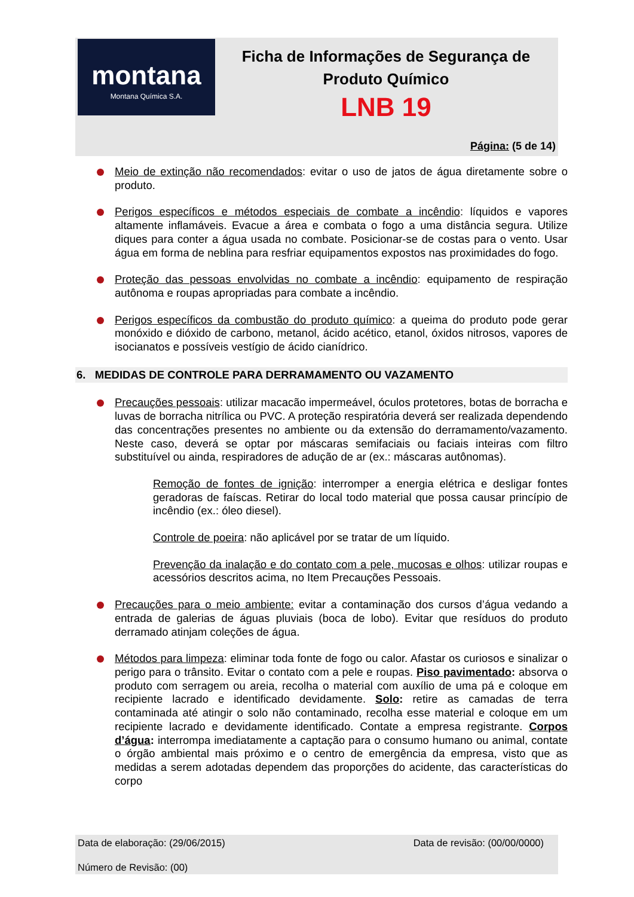montana
Montana Química S.A.
Ficha de Informações de Segurança de
Produto Químico
LNB 19
Página: (5 de 14)
Meio de extinção não recomendados: evitar o uso de jatos de água diretamente sobre o produto.
Perigos específicos e métodos especiais de combate a incêndio: líquidos e vapores altamente inflamáveis. Evacue a área e combata o fogo a uma distância segura. Utilize diques para conter a água usada no combate. Posicionar-se de costas para o vento. Usar água em forma de neblina para resfriar equipamentos expostos nas proximidades do fogo.
Proteção das pessoas envolvidas no combate a incêndio: equipamento de respiração autônoma e roupas apropriadas para combate a incêndio.
Perigos específicos da combustão do produto químico: a queima do produto pode gerar monóxido e dióxido de carbono, metanol, ácido acético, etanol, óxidos nitrosos, vapores de isocianatos e possíveis vestígio de ácido cianídrico.
6. MEDIDAS DE CONTROLE PARA DERRAMAMENTO OU VAZAMENTO
Precauções pessoais: utilizar macacão impermeável, óculos protetores, botas de borracha e luvas de borracha nitrílica ou PVC. A proteção respiratória deverá ser realizada dependendo das concentrações presentes no ambiente ou da extensão do derramamento/vazamento. Neste caso, deverá se optar por máscaras semifaciais ou faciais inteiras com filtro substituível ou ainda, respiradores de adução de ar (ex.: máscaras autônomas).
Remoção de fontes de ignição: interromper a energia elétrica e desligar fontes geradoras de faíscas. Retirar do local todo material que possa causar princípio de incêndio (ex.: óleo diesel).
Controle de poeira: não aplicável por se tratar de um líquido.
Prevenção da inalação e do contato com a pele, mucosas e olhos: utilizar roupas e acessórios descritos acima, no Item Precauções Pessoais.
Precauções para o meio ambiente: evitar a contaminação dos cursos d’água vedando a entrada de galerias de águas pluviais (boca de lobo). Evitar que resíduos do produto derramado atinjam coleções de água.
Métodos para limpeza: eliminar toda fonte de fogo ou calor. Afastar os curiosos e sinalizar o perigo para o trânsito. Evitar o contato com a pele e roupas. Piso pavimentado: absorva o produto com serragem ou areia, recolha o material com auxílio de uma pá e coloque em recipiente lacrado e identificado devidamente. Solo: retire as camadas de terra contaminada até atingir o solo não contaminado, recolha esse material e coloque em um recipiente lacrado e devidamente identificado. Contate a empresa registrante. Corpos d’água: interrompa imediatamente a captação para o consumo humano ou animal, contate o órgão ambiental mais próximo e o centro de emergência da empresa, visto que as medidas a serem adotadas dependem das proporções do acidente, das características do corpo
Data de elaboração: (29/06/2015) Data de revisão: (00/00/0000)
Número de Revisão: (00)